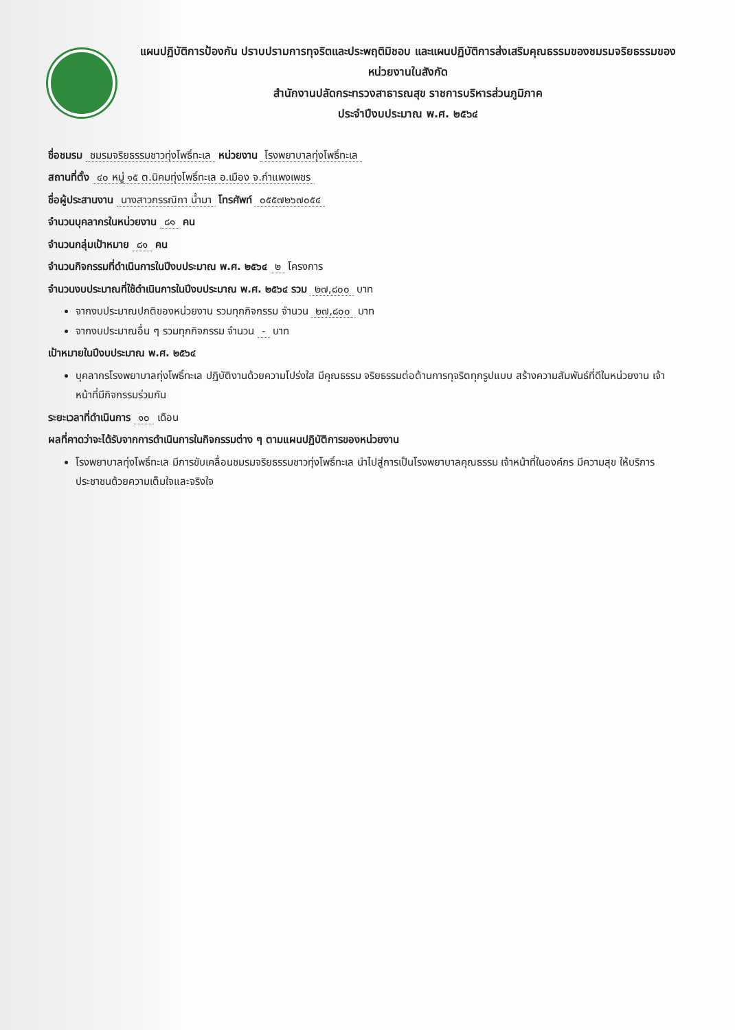แผนปฏิบัติการป้องกัน ปราบปรามการทุจริตและประพฤติมิชอบ และแผนปฏิบัติการส่งเสริมคุณธรรมของชมรมจริยธรรมของหน่วยงานในสังกัด
สำนักงานปลัดกระทรวงสาธารณสุข ราชการบริหารส่วนภูมิภาค
ประจำปีงบประมาณ พ.ศ. ๒๕๖๔
ชื่อชมรม ชมรมจริยธรรมชาวทุ่งโพธิ์ทะเล หน่วยงาน โรงพยาบาลทุ่งโพธิ์ทะเล
สถานที่ตั้ง ๔๐ หมู่ ๑๕ ต.นิคมทุ่งโพธิ์ทะเล อ.เมือง จ.กำแพงเพชร
ชื่อผู้ประสานงาน นางสาวกรรณิกา น้ำมา โทรศัพท์ ๐๕๕๗๒๖๗๐๕๔
จำนวนบุคลากรในหน่วยงาน ๘๑ คน
จำนวนกลุ่มเป้าหมาย ๘๑ คน
จำนวนกิจกรรมที่ดำเนินการในปีงบประมาณ พ.ศ. ๒๕๖๔ ๒ โครงการ
จำนวนงบประมาณที่ใช้ดำเนินการในปีงบประมาณ พ.ศ. ๒๕๖๔ รวม ๒๗,๘๐๐ บาท
จากงบประมาณปกติของหน่วยงาน รวมทุกกิจกรรม จำนวน ๒๗,๘๐๐ บาท
จากงบประมาณอื่น ๆ รวมทุกกิจกรรม จำนวน - บาท
เป้าหมายในปีงบประมาณ พ.ศ. ๒๕๖๔
บุคลากรโรงพยาบาลทุ่งโพธิ์ทะเล ปฏิบัติงานด้วยความโปร่งใส มีคุณธรรม จริยธรรมต่อต้านการทุจริตทุกรูปแบบ สร้างความสัมพันธ์ที่ดีในหน่วยงาน เจ้าหน้าที่มีกิจกรรมร่วมกัน
ระยะเวลาที่ดำเนินการ ๑๐ เดือน
ผลที่คาดว่าจะได้รับจากการดำเนินการในกิจกรรมต่าง ๆ ตามแผนปฏิบัติการของหน่วยงาน
โรงพยาบาลทุ่งโพธิ์ทะเล มีการขับเคลื่อนชมรมจริยธรรมชาวทุ่งโพธิ์ทะเล นำไปสู่การเป็นโรงพยาบาลคุณธรรม เจ้าหน้าที่ในองค์กร มีความสุข ให้บริการประชาชนด้วยความเต็มใจและจริงใจ